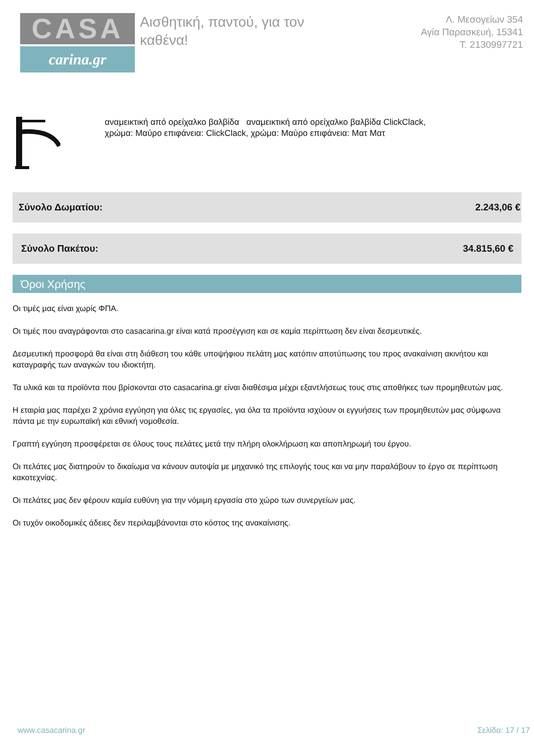CASA
carina.gr
Αισθητική, παντού, για τον καθένα!
Λ. Μεσογείων 354
Αγία Παρασκευή, 15341
Τ. 2130997721
αναμεικτική από ορείχαλκο βαλβίδα αναμεικτική από ορείχαλκο βαλβίδα ClickClack, χρώμα: Μαύρο επιφάνεια: ClickClack, χρώμα: Μαύρο επιφάνεια: Ματ Ματ
Σύνολο Δωματίου: 2.243,06 €
Σύνολο Πακέτου: 34.815,60 €
Όροι Χρήσης
Οι τιμές μας είναι χωρίς ΦΠΑ.
Οι τιμές που αναγράφονται στο casacarina.gr είναι κατά προσέγγιση και σε καμία περίπτωση δεν είναι δεσμευτικές.
Δεσμευτική προσφορά θα είναι στη διάθεση του κάθε υποψήφιου πελάτη μας κατόπιν αποτύπωσης του προς ανακαίνιση ακινήτου και καταγραφής των αναγκών του ιδιοκτήτη.
Τα υλικά και τα προϊόντα που βρίσκονται στο casacarina.gr είναι διαθέσιμα μέχρι εξαντλήσεως τους στις αποθήκες των προμηθευτών μας.
Η εταιρία μας παρέχει 2 χρόνια εγγύηση για όλες τις εργασίες, για όλα τα προϊόντα ισχύουν οι εγγυήσεις των προμηθευτών μας σύμφωνα πάντα με την ευρωπαϊκή και εθνική νομοθεσία.
Γραπτή εγγύηση προσφέρεται σε όλους τους πελάτες μετά την πλήρη ολοκλήρωση και αποπληρωμή του έργου.
Οι πελάτες μας διατηρούν το δικαίωμα να κάνουν αυτοψία με μηχανικό της επιλογής τους και να μην παραλάβουν το έργο σε περίπτωση κακοτεχνίας.
Οι πελάτες μας δεν φέρουν καμία ευθύνη για την νόμιμη εργασία στο χώρο των συνεργείων μας.
Οι τυχόν οικοδομικές άδειες δεν περιλαμβάνονται στο κόστος της ανακαίνισης.
www.casacarina.gr Σελίδα: 17 / 17